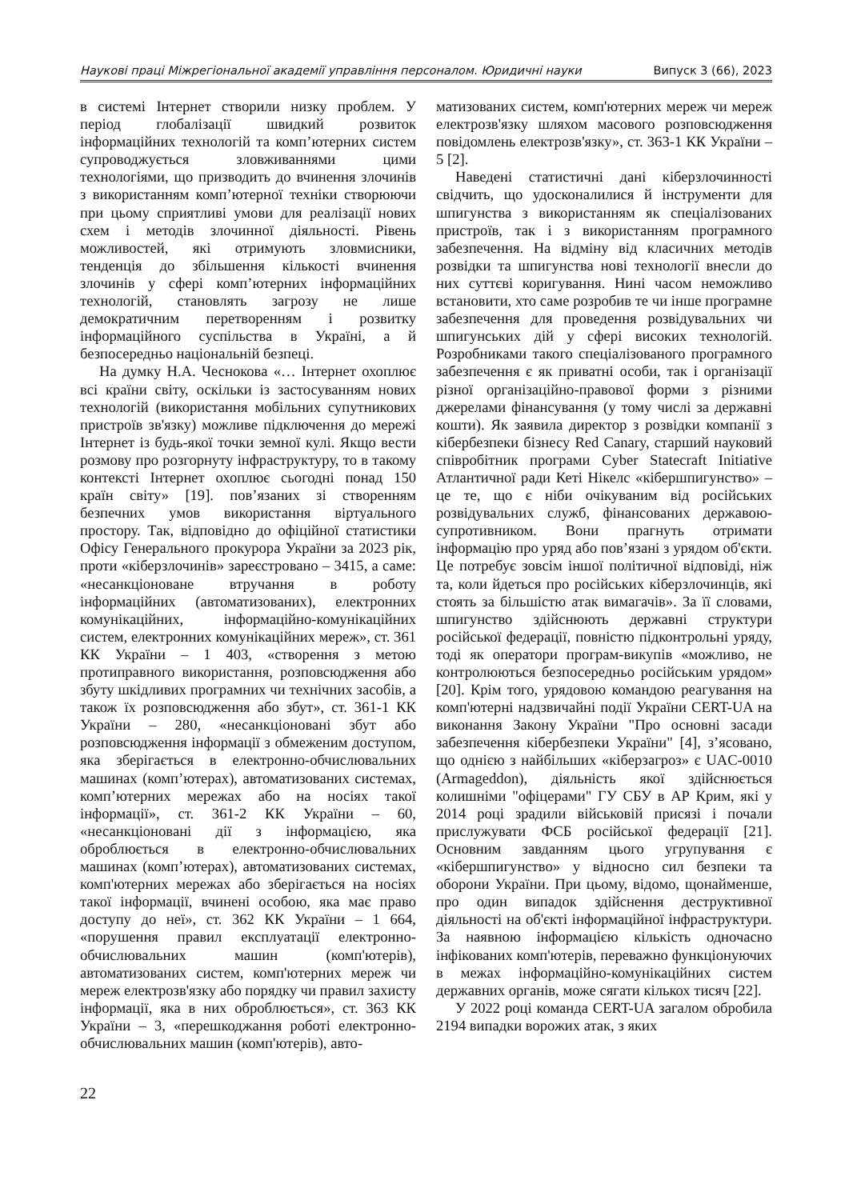Наукові праці Міжрегіональної академії управління персоналом. Юридичні науки Випуск 3 (66), 2023
в системі Інтернет створили низку проблем. У період глобалізації швидкий розвиток інформаційних технологій та комп’ютерних систем супроводжується зловживаннями цими технологіями, що призводить до вчинення злочинів з використанням комп’ютерної техніки створюючи при цьому сприятливі умови для реалізації нових схем і методів злочинної діяльності. Рівень можливостей, які отримують зловмисники, тенденція до збільшення кількості вчинення злочинів у сфері комп’ютерних інформаційних технологій, становлять загрозу не лише демократичним перетворенням і розвитку інформаційного суспільства в Україні, а й безпосередньо національній безпеці.
На думку Н.А. Чеснокова «… Інтернет охоплює всі країни світу, оскільки із застосуванням нових технологій (використання мобільних супутникових пристроїв зв'язку) можливе підключення до мережі Інтернет із будь-якої точки земної кулі. Якщо вести розмову про розгорнуту інфраструктуру, то в такому контексті Інтернет охоплює сьогодні понад 150 країн світу» [19]. пов’язаних зі створенням безпечних умов використання віртуального простору. Так, відповідно до офіційної статистики Офісу Генерального прокурора України за 2023 рік, проти «кіберзлочинів» зареєстровано – 3415, а саме: «несанкціоноване втручання в роботу інформаційних (автоматизованих), електронних комунікаційних, інформаційно-комунікаційних систем, електронних комунікаційних мереж», ст. 361 КК України – 1 403, «створення з метою протиправного використання, розповсюдження або збуту шкідливих програмних чи технічних засобів, а також їх розповсюдження або збут», ст. 361-1 КК України – 280, «несанкціоновані збут або розповсюдження інформації з обмеженим доступом, яка зберігається в електронно-обчислювальних машинах (комп’ютерах), автоматизованих системах, комп’ютерних мережах або на носіях такої інформації», ст. 361-2 КК України – 60, «несанкціоновані дії з інформацією, яка оброблюється в електронно-обчислювальних машинах (комп’ютерах), автоматизованих системах, комп'ютерних мережах або зберігається на носіях такої інформації, вчинені особою, яка має право доступу до неї», ст. 362 КК України – 1 664, «порушення правил експлуатації електронно-обчислювальних машин (комп'ютерів), автоматизованих систем, комп'ютерних мереж чи мереж електрозв'язку або порядку чи правил захисту інформації, яка в них оброблюється», ст. 363 КК України – 3, «перешкоджання роботі електронно-обчислювальних машин (комп'ютерів), авто-
матизованих систем, комп'ютерних мереж чи мереж електрозв'язку шляхом масового розповсюдження повідомлень електрозв'язку», ст. 363-1 КК України – 5 [2].
Наведені статистичні дані кіберзлочинності свідчить, що удосконалилися й інструменти для шпигунства з використанням як спеціалізованих пристроїв, так і з використанням програмного забезпечення. На відміну від класичних методів розвідки та шпигунства нові технології внесли до них суттєві коригування. Нині часом неможливо встановити, хто саме розробив те чи інше програмне забезпечення для проведення розвідувальних чи шпигунських дій у сфері високих технологій. Розробниками такого спеціалізованого програмного забезпечення є як приватні особи, так і організації різної організаційно-правової форми з різними джерелами фінансування (у тому числі за державні кошти). Як заявила директор з розвідки компанії з кібербезпеки бізнесу Red Canary, старший науковий співробітник програми Cyber Statecraft Initiative Атлантичної ради Кеті Нікелс «кібершпигунство» – це те, що є ніби очікуваним від російських розвідувальних служб, фінансованих державою-супротивником. Вони прагнуть отримати інформацію про уряд або пов’язані з урядом об'єкти. Це потребує зовсім іншої політичної відповіді, ніж та, коли йдеться про російських кіберзлочинців, які стоять за більшістю атак вимагачів». За її словами, шпигунство здійснюють державні структури російської федерації, повністю підконтрольні уряду, тоді як оператори програм-викупів «можливо, не контролюються безпосередньо російським урядом» [20]. Крім того, урядовою командою реагування на комп'ютерні надзвичайні події України CERT-UA на виконання Закону України "Про основні засади забезпечення кібербезпеки України" [4], з’ясовано, що однією з найбільших «кіберзагроз» є UAC-0010 (Armageddon), діяльність якої здійснюється колишніми "офіцерами" ГУ СБУ в АР Крим, які у 2014 році зрадили військовій присязі і почали прислужувати ФСБ російської федерації [21]. Основним завданням цього угрупування є «кібершпигунство» у відносно сил безпеки та оборони України. При цьому, відомо, щонайменше, про один випадок здійснення деструктивної діяльності на об'єкті інформаційної інфраструктури. За наявною інформацією кількість одночасно інфікованих комп'ютерів, переважно функціонуючих в межах інформаційно-комунікаційних систем державних органів, може сягати кількох тисяч [22].
У 2022 році команда CERT-UA загалом обробила 2194 випадки ворожих атак, з яких
22